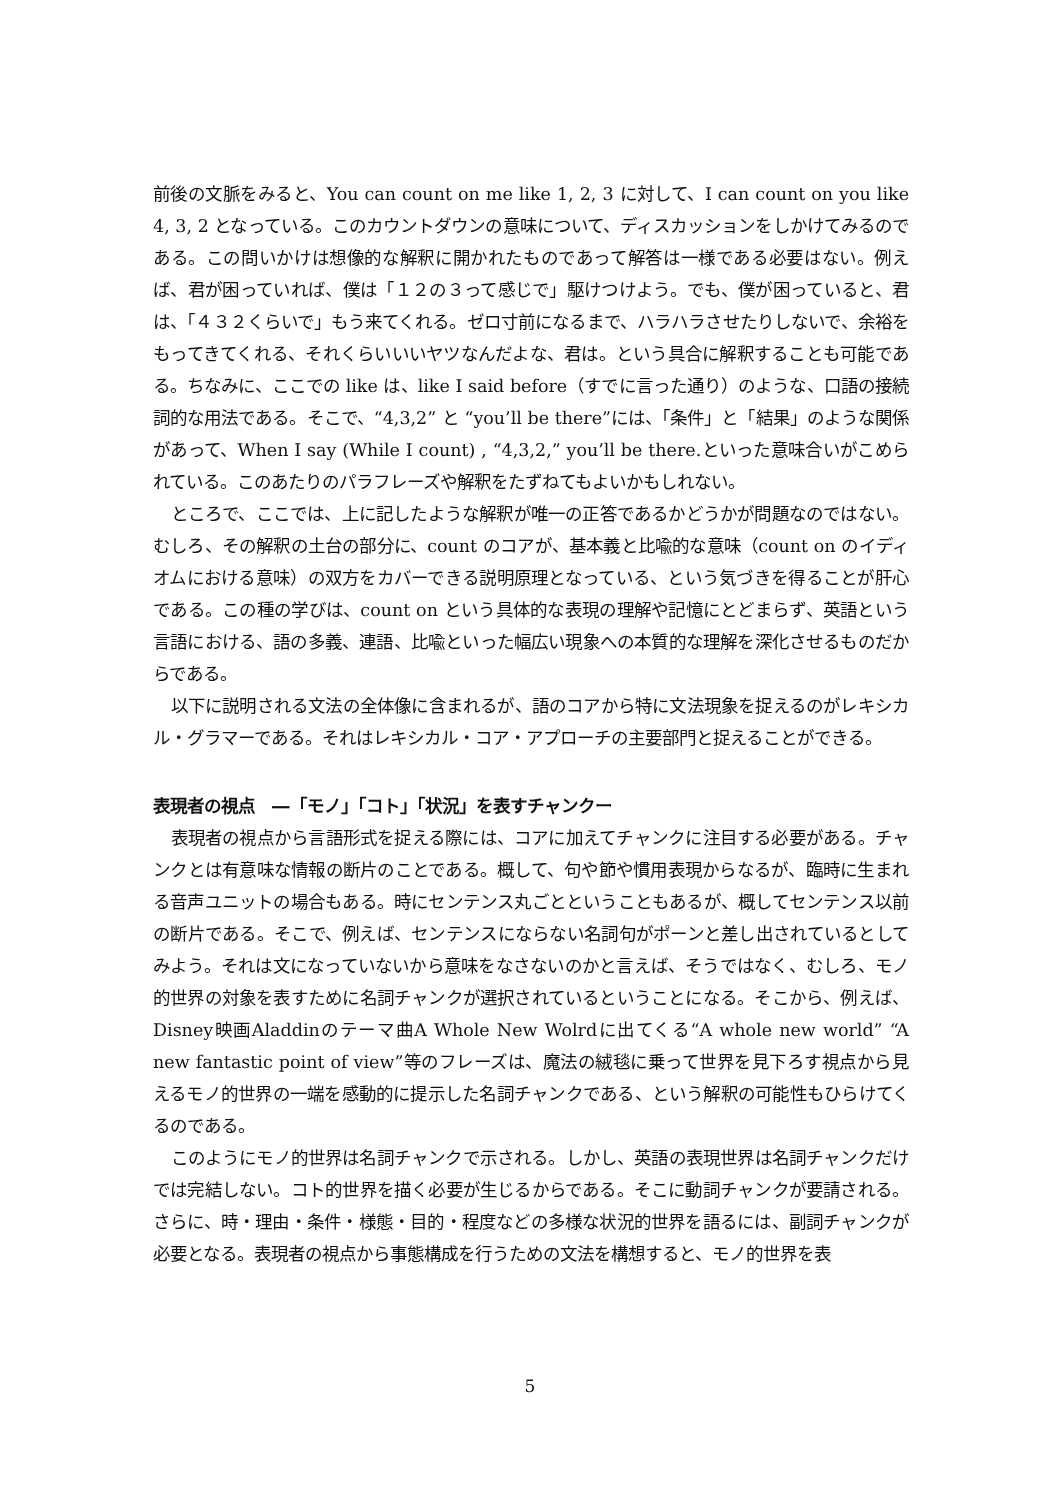前後の文脈をみると、You can count on me like 1, 2, 3 に対して、I can count on you like 4, 3, 2 となっている。このカウントダウンの意味について、ディスカッションをしかけてみるのである。この問いかけは想像的な解釈に開かれたものであって解答は一様である必要はない。例えば、君が困っていれば、僕は「１２の３って感じで」駆けつけよう。でも、僕が困っていると、君は、「４３２くらいで」もう来てくれる。ゼロ寸前になるまで、ハラハラさせたりしないで、余裕をもってきてくれる、それくらいいいヤツなんだよな、君は。という具合に解釈することも可能である。ちなみに、ここでの like は、like I said before（すでに言った通り）のような、口語の接続詞的な用法である。そこで、“4,3,2” と “you’ll be there”には、「条件」と「結果」のような関係があって、When I say (While I count) , “4,3,2,” you’ll be there.といった意味合いがこめられている。このあたりのパラフレーズや解釈をたずねてもよいかもしれない。
ところで、ここでは、上に記したような解釈が唯一の正答であるかどうかが問題なのではない。むしろ、その解釈の土台の部分に、count のコアが、基本義と比喩的な意味（count on のイディオムにおける意味）の双方をカバーできる説明原理となっている、という気づきを得ることが肝心である。この種の学びは、count on という具体的な表現の理解や記憶にとどまらず、英語という言語における、語の多義、連語、比喩といった幅広い現象への本質的な理解を深化させるものだからである。
以下に説明される文法の全体像に含まれるが、語のコアから特に文法現象を捉えるのがレキシカル・グラマーである。それはレキシカル・コア・アプローチの主要部門と捉えることができる。
表現者の視点　―「モノ」「コト」「状況」を表すチャンクー
表現者の視点から言語形式を捉える際には、コアに加えてチャンクに注目する必要がある。チャンクとは有意味な情報の断片のことである。概して、句や節や慣用表現からなるが、臨時に生まれる音声ユニットの場合もある。時にセンテンス丸ごとということもあるが、概してセンテンス以前の断片である。そこで、例えば、センテンスにならない名詞句がポーンと差し出されているとしてみよう。それは文になっていないから意味をなさないのかと言えば、そうではなく、むしろ、モノ的世界の対象を表すために名詞チャンクが選択されているということになる。そこから、例えば、Disney映画Aladdinのテーマ曲A Whole New Wolrdに出てくる“A whole new world” “A new fantastic point of view”等のフレーズは、魔法の絨毯に乗って世界を見下ろす視点から見えるモノ的世界の一端を感動的に提示した名詞チャンクである、という解釈の可能性もひらけてくるのである。
このようにモノ的世界は名詞チャンクで示される。しかし、英語の表現世界は名詞チャンクだけでは完結しない。コト的世界を描く必要が生じるからである。そこに動詞チャンクが要請される。さらに、時・理由・条件・様態・目的・程度などの多様な状況的世界を語るには、副詞チャンクが必要となる。表現者の視点から事態構成を行うための文法を構想すると、モノ的世界を表
5